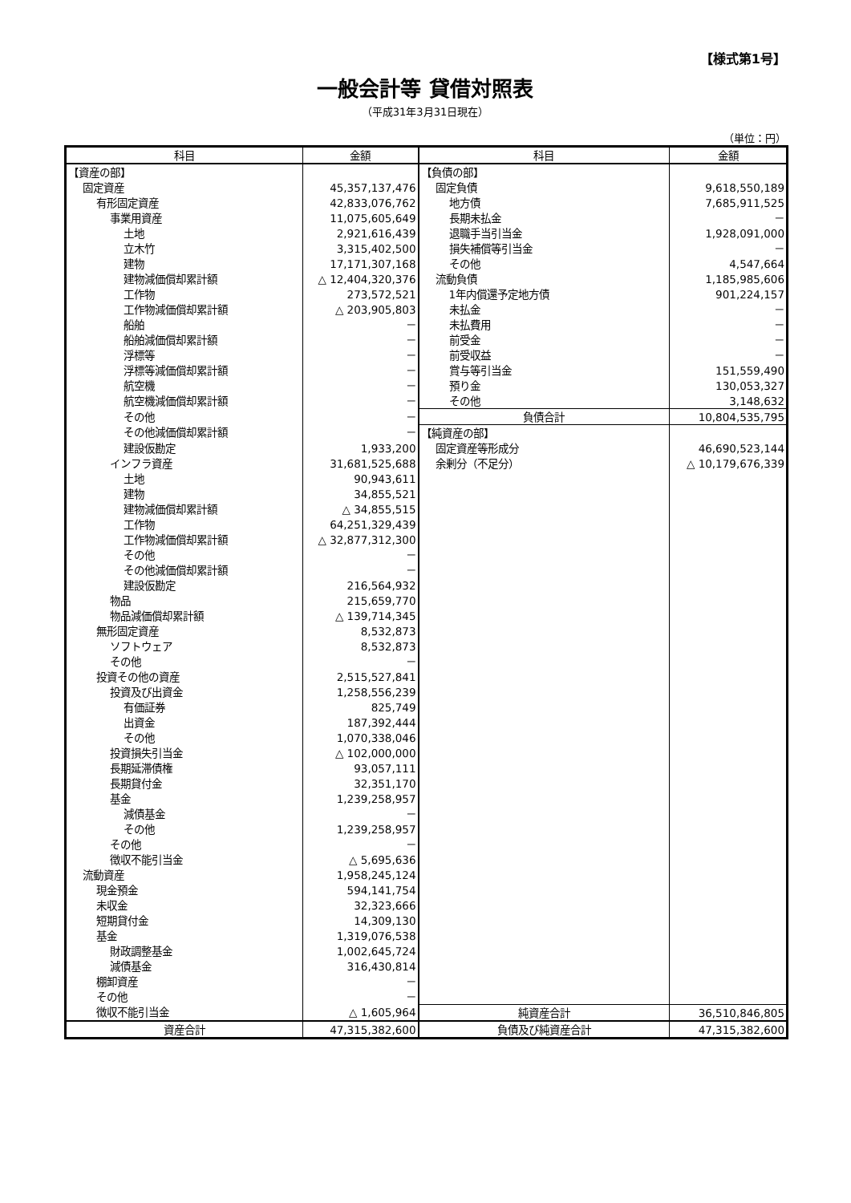【様式第1号】
一般会計等 貸借対照表
（平成31年3月31日現在）
（単位：円）
| 科目 | 金額 | 科目 | 金額 |
| --- | --- | --- | --- |
| 【資産の部】 | | 【負債の部】 | |
| 固定資産 | 45,357,137,476 | 固定負債 | 9,618,550,189 |
| 有形固定資産 | 42,833,076,762 | 地方債 | 7,685,911,525 |
| 事業用資産 | 11,075,605,649 | 長期未払金 | － |
| 土地 | 2,921,616,439 | 退職手当引当金 | 1,928,091,000 |
| 立木竹 | 3,315,402,500 | 損失補償等引当金 | － |
| 建物 | 17,171,307,168 | その他 | 4,547,664 |
| 建物減価償却累計額 | △ 12,404,320,376 | 流動負債 | 1,185,985,606 |
| 工作物 | 273,572,521 | 1年内償還予定地方債 | 901,224,157 |
| 工作物減価償却累計額 | △ 203,905,803 | 未払金 | － |
| 船舶 | － | 未払費用 | － |
| 船舶減価償却累計額 | － | 前受金 | － |
| 浮標等 | － | 前受収益 | － |
| 浮標等減価償却累計額 | － | 賞与等引当金 | 151,559,490 |
| 航空機 | － | 預り金 | 130,053,327 |
| 航空機減価償却累計額 | － | その他 | 3,148,632 |
| その他 | － | 負債合計 | 10,804,535,795 |
| その他減価償却累計額 | － | 【純資産の部】 | |
| 建設仮勘定 | 1,933,200 | 固定資産等形成分 | 46,690,523,144 |
| インフラ資産 | 31,681,525,688 | 余剰分（不足分） | △ 10,179,676,339 |
| 土地 | 90,943,611 | | |
| 建物 | 34,855,521 | | |
| 建物減価償却累計額 | △ 34,855,515 | | |
| 工作物 | 64,251,329,439 | | |
| 工作物減価償却累計額 | △ 32,877,312,300 | | |
| その他 | － | | |
| その他減価償却累計額 | － | | |
| 建設仮勘定 | 216,564,932 | | |
| 物品 | 215,659,770 | | |
| 物品減価償却累計額 | △ 139,714,345 | | |
| 無形固定資産 | 8,532,873 | | |
| ソフトウェア | 8,532,873 | | |
| その他 | － | | |
| 投資その他の資産 | 2,515,527,841 | | |
| 投資及び出資金 | 1,258,556,239 | | |
| 有価証券 | 825,749 | | |
| 出資金 | 187,392,444 | | |
| その他 | 1,070,338,046 | | |
| 投資損失引当金 | △ 102,000,000 | | |
| 長期延滞債権 | 93,057,111 | | |
| 長期貸付金 | 32,351,170 | | |
| 基金 | 1,239,258,957 | | |
| 減債基金 | － | | |
| その他 | 1,239,258,957 | | |
| その他 | － | | |
| 徴収不能引当金 | △ 5,695,636 | | |
| 流動資産 | 1,958,245,124 | | |
| 現金預金 | 594,141,754 | | |
| 未収金 | 32,323,666 | | |
| 短期貸付金 | 14,309,130 | | |
| 基金 | 1,319,076,538 | | |
| 財政調整基金 | 1,002,645,724 | | |
| 減債基金 | 316,430,814 | | |
| 棚卸資産 | － | | |
| その他 | － | | |
| 徴収不能引当金 | △ 1,605,964 | 純資産合計 | 36,510,846,805 |
| 資産合計 | 47,315,382,600 | 負債及び純資産合計 | 47,315,382,600 |